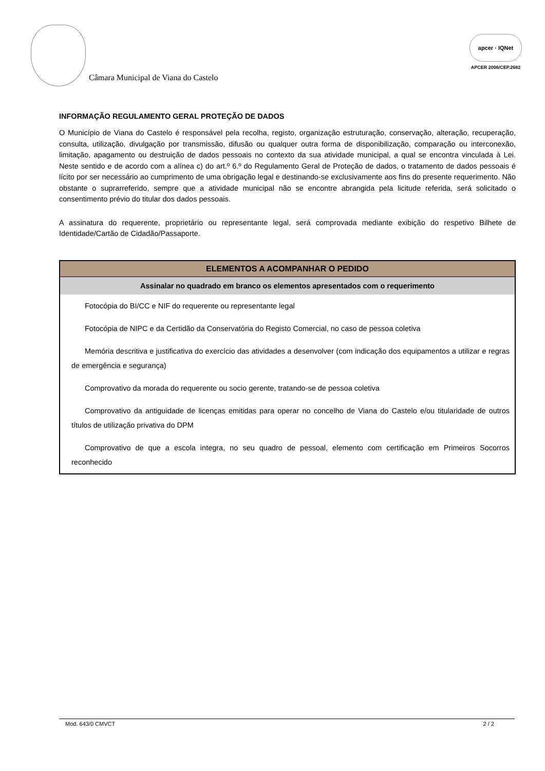Câmara Municipal de Viana do Castelo
apcer · IQNet
APCER 2006/CEP.2682
INFORMAÇÃO REGULAMENTO GERAL PROTEÇÃO DE DADOS
O Município de Viana do Castelo é responsável pela recolha, registo, organização estruturação, conservação, alteração, recuperação, consulta, utilização, divulgação por transmissão, difusão ou qualquer outra forma de disponibilização, comparação ou interconexão, limitação, apagamento ou destruição de dados pessoais no contexto da sua atividade municipal, a qual se encontra vinculada à Lei. Neste sentido e de acordo com a alínea c) do art.º 6.º do Regulamento Geral de Proteção de dados, o tratamento de dados pessoais é lícito por ser necessário ao cumprimento de uma obrigação legal e destinando-se exclusivamente aos fins do presente requerimento. Não obstante o suprarreferido, sempre que a atividade municipal não se encontre abrangida pela licitude referida, será solicitado o consentimento prévio do titular dos dados pessoais.
A assinatura do requerente, proprietário ou representante legal, será comprovada mediante exibição do respetivo Bilhete de Identidade/Cartão de Cidadão/Passaporte.
| ELEMENTOS A ACOMPANHAR O PEDIDO |
| --- |
| Assinalar no quadrado em branco os elementos apresentados com o requerimento |
| Fotocópia do BI/CC e NIF do requerente ou representante legal |
| Fotocópia de NIPC e da Certidão da Conservatória do Registo Comercial, no caso de pessoa coletiva |
| Memória descritiva e justificativa do exercício das atividades a desenvolver (com indicação dos equipamentos a utilizar e regras de emergência e segurança) |
| Comprovativo da morada do requerente ou socio gerente, tratando-se de pessoa coletiva |
| Comprovativo da antiguidade de licenças emitidas para operar no concelho de Viana do Castelo e/ou titularidade de outros títulos de utilização privativa do DPM |
| Comprovativo de que a escola integra, no seu quadro de pessoal, elemento com certificação em Primeiros Socorros reconhecido |
Mod. 643/0 CMVCT 2 / 2